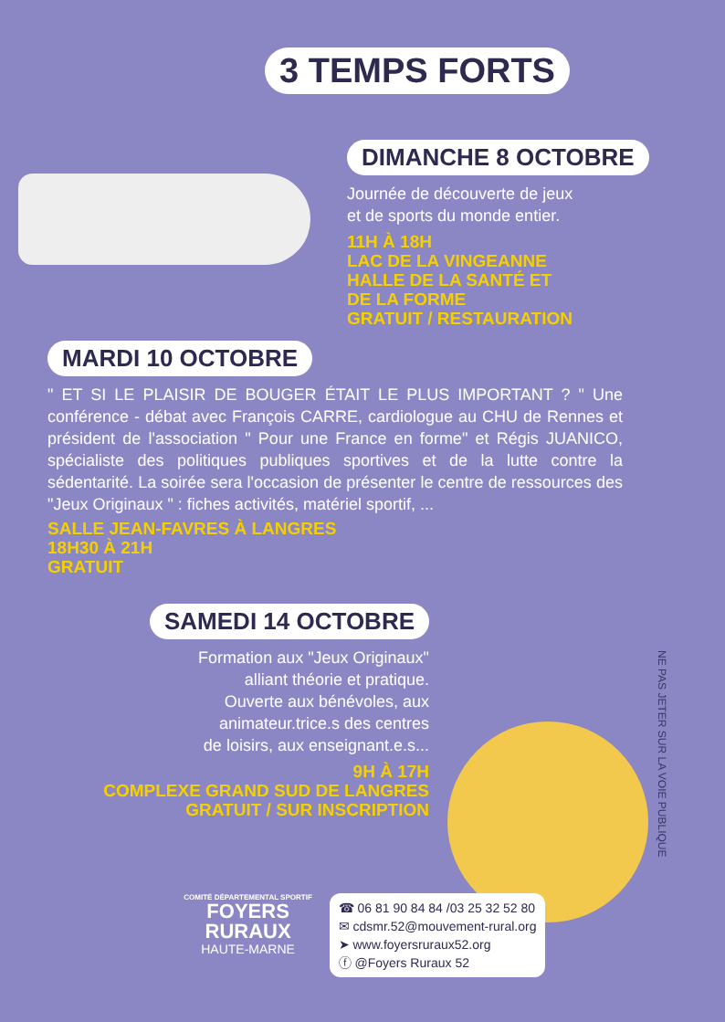3 TEMPS FORTS
DIMANCHE 8 OCTOBRE
Journée de découverte de jeux
et de sports du monde entier.
11H À 18H
LAC DE LA VINGEANNE
HALLE DE LA SANTÉ ET
DE LA FORME
GRATUIT / RESTAURATION
MARDI 10 OCTOBRE
" ET SI LE PLAISIR DE BOUGER ÉTAIT LE PLUS IMPORTANT ? " Une conférence - débat avec François CARRE, cardiologue au CHU de Rennes et président de l'association " Pour une France en forme" et Régis JUANICO, spécialiste des politiques publiques sportives et de la lutte contre la sédentarité. La soirée sera l'occasion de présenter le centre de ressources des "Jeux Originaux " : fiches activités, matériel sportif, ...
SALLE JEAN-FAVRES À LANGRES
18H30 À 21H
GRATUIT
SAMEDI 14 OCTOBRE
Formation aux "Jeux Originaux"
alliant théorie et pratique.
Ouverte aux bénévoles, aux
animateur.trice.s des centres
de loisirs, aux enseignant.e.s...
9H À 17H
COMPLEXE GRAND SUD DE LANGRES
GRATUIT / SUR INSCRIPTION
NE PAS JETER SUR LA VOIE PUBLIQUE
COMITÉ DÉPARTEMENTAL SPORTIF
FOYERS
RURAUX
HAUTE-MARNE
☎ 06 81 90 84 84 /03 25 32 52 80
✉ cdsmr.52@mouvement-rural.org
➤ www.foyersruraux52.org
ⓕ @Foyers Ruraux 52